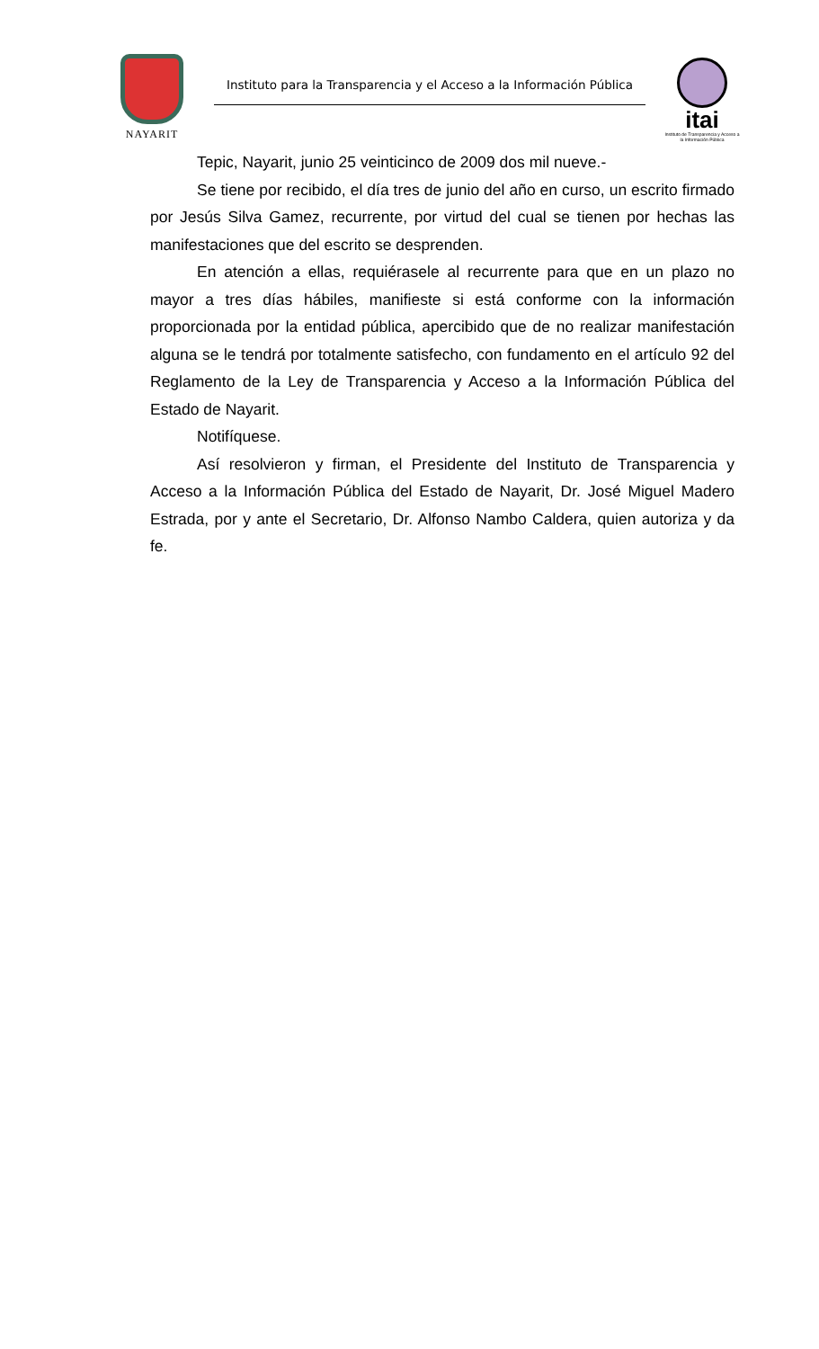NAYARIT
Instituto para la Transparencia y el Acceso a la Información Pública
itai
Instituto de Transparencia y Acceso a la Información Pública
Tepic, Nayarit, junio 25 veinticinco de 2009 dos mil nueve.-
Se tiene por recibido, el día tres de junio del año en curso, un escrito firmado por Jesús Silva Gamez, recurrente, por virtud del cual se tienen por hechas las manifestaciones que del escrito se desprenden.
En atención a ellas, requiérasele al recurrente para que en un plazo no mayor a tres días hábiles, manifieste si está conforme con la información proporcionada por la entidad pública, apercibido que de no realizar manifestación alguna se le tendrá por totalmente satisfecho, con fundamento en el artículo 92 del Reglamento de la Ley de Transparencia y Acceso a la Información Pública del Estado de Nayarit.
Notifíquese.
Así resolvieron y firman, el Presidente del Instituto de Transparencia y Acceso a la Información Pública del Estado de Nayarit, Dr. José Miguel Madero Estrada, por y ante el Secretario, Dr. Alfonso Nambo Caldera, quien autoriza y da fe.